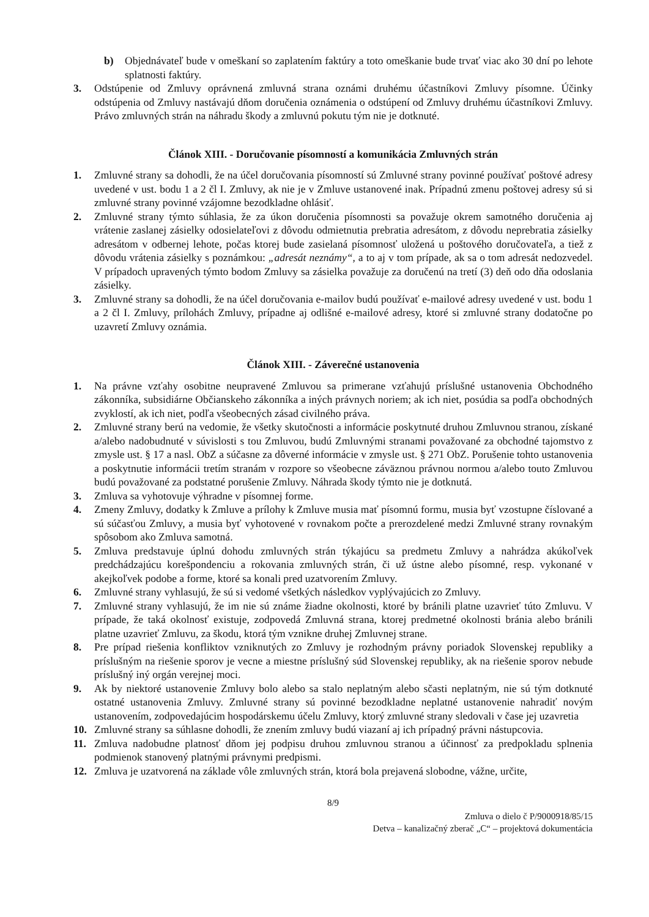b) Objednávateľ bude v omeškaní so zaplatením faktúry a toto omeškanie bude trvať viac ako 30 dní po lehote splatnosti faktúry.
3. Odstúpenie od Zmluvy oprávnená zmluvná strana oznámi druhému účastníkovi Zmluvy písomne. Účinky odstúpenia od Zmluvy nastávajú dňom doručenia oznámenia o odstúpení od Zmluvy druhému účastníkovi Zmluvy. Právo zmluvných strán na náhradu škody a zmluvnú pokutu tým nie je dotknuté.
Článok XIII. - Doručovanie písomností a komunikácia Zmluvných strán
1. Zmluvné strany sa dohodli, že na účel doručovania písomností sú Zmluvné strany povinné používať poštové adresy uvedené v ust. bodu 1 a 2 čl I. Zmluvy, ak nie je v Zmluve ustanovené inak. Prípadnú zmenu poštovej adresy sú si zmluvné strany povinné vzájomne bezodkladne ohlásiť.
2. Zmluvné strany týmto súhlasia, že za úkon doručenia písomnosti sa považuje okrem samotného doručenia aj vrátenie zaslanej zásielky odosielateľovi z dôvodu odmietnutia prebratia adresátom, z dôvodu neprebratia zásielky adresátom v odbernej lehote, počas ktorej bude zasielaná písomnosť uložená u poštového doručovateľa, a tiež z dôvodu vrátenia zásielky s poznámkou: „adresát neznámy“, a to aj v tom prípade, ak sa o tom adresát nedozvedel. V prípadoch upravených týmto bodom Zmluvy sa zásielka považuje za doručenú na tretí (3) deň odo dňa odoslania zásielky.
3. Zmluvné strany sa dohodli, že na účel doručovania e-mailov budú používať e-mailové adresy uvedené v ust. bodu 1 a 2 čl I. Zmluvy, prílohách Zmluvy, prípadne aj odlišné e-mailové adresy, ktoré si zmluvné strany dodatočne po uzavretí Zmluvy oznámia.
Článok XIII. - Záverečné ustanovenia
1. Na právne vzťahy osobitne neupravené Zmluvou sa primerane vzťahujú príslušné ustanovenia Obchodného zákonníka, subsidiárne Občianskeho zákonníka a iných právnych noriem; ak ich niet, posúdia sa podľa obchodných zvyklostí, ak ich niet, podľa všeobecných zásad civilného práva.
2. Zmluvné strany berú na vedomie, že všetky skutočnosti a informácie poskytnuté druhou Zmluvnou stranou, získané a/alebo nadobudnuté v súvislosti s tou Zmluvou, budú Zmluvnými stranami považované za obchodné tajomstvo z zmysle ust. § 17 a nasl. ObZ a súčasne za dôverné informácie v zmysle ust. § 271 ObZ. Porušenie tohto ustanovenia a poskytnutie informácii tretím stranám v rozpore so všeobecne záväznou právnou normou a/alebo touto Zmluvou budú považované za podstatné porušenie Zmluvy. Náhrada škody týmto nie je dotknutá.
3. Zmluva sa vyhotovuje výhradne v písomnej forme.
4. Zmeny Zmluvy, dodatky k Zmluve a prílohy k Zmluve musia mať písomnú formu, musia byť vzostupne číslované a sú súčasťou Zmluvy, a musia byť vyhotovené v rovnakom počte a prerozdelené medzi Zmluvné strany rovnakým spôsobom ako Zmluva samotná.
5. Zmluva predstavuje úplnú dohodu zmluvných strán týkajúcu sa predmetu Zmluvy a nahrádza akúkoľvek predchádzajúcu korešpondenciu a rokovania zmluvných strán, či už ústne alebo písomné, resp. vykonané v akejkoľvek podobe a forme, ktoré sa konali pred uzatvorením Zmluvy.
6. Zmluvné strany vyhlasujú, že sú si vedomé všetkých následkov vyplývajúcich zo Zmluvy.
7. Zmluvné strany vyhlasujú, že im nie sú známe žiadne okolnosti, ktoré by bránili platne uzavrieť túto Zmluvu. V prípade, že taká okolnosť existuje, zodpovedá Zmluvná strana, ktorej predmetné okolnosti bránia alebo bránili platne uzavrieť Zmluvu, za škodu, ktorá tým vznikne druhej Zmluvnej strane.
8. Pre prípad riešenia konfliktov vzniknutých zo Zmluvy je rozhodným právny poriadok Slovenskej republiky a príslušným na riešenie sporov je vecne a miestne príslušný súd Slovenskej republiky, ak na riešenie sporov nebude príslušný iný orgán verejnej moci.
9. Ak by niektoré ustanovenie Zmluvy bolo alebo sa stalo neplatným alebo sčasti neplatným, nie sú tým dotknuté ostatné ustanovenia Zmluvy. Zmluvné strany sú povinné bezodkladne neplatné ustanovenie nahradiť novým ustanovením, zodpovedajúcim hospodárskemu účelu Zmluvy, ktorý zmluvné strany sledovali v čase jej uzavretia
10. Zmluvné strany sa súhlasne dohodli, že znením zmluvy budú viazaní aj ich prípadný právni nástupcovia.
11. Zmluva nadobudne platnosť dňom jej podpisu druhou zmluvnou stranou a účinnosť za predpokladu splnenia podmienok stanovený platnými právnymi predpismi.
12. Zmluva je uzatvorená na základe vôle zmluvných strán, ktorá bola prejavená slobodne, vážne, určite,
8/9
Zmluva o dielo č P/9000918/85/15
Detva – kanalizačný zberač „C“ – projektová dokumentácia